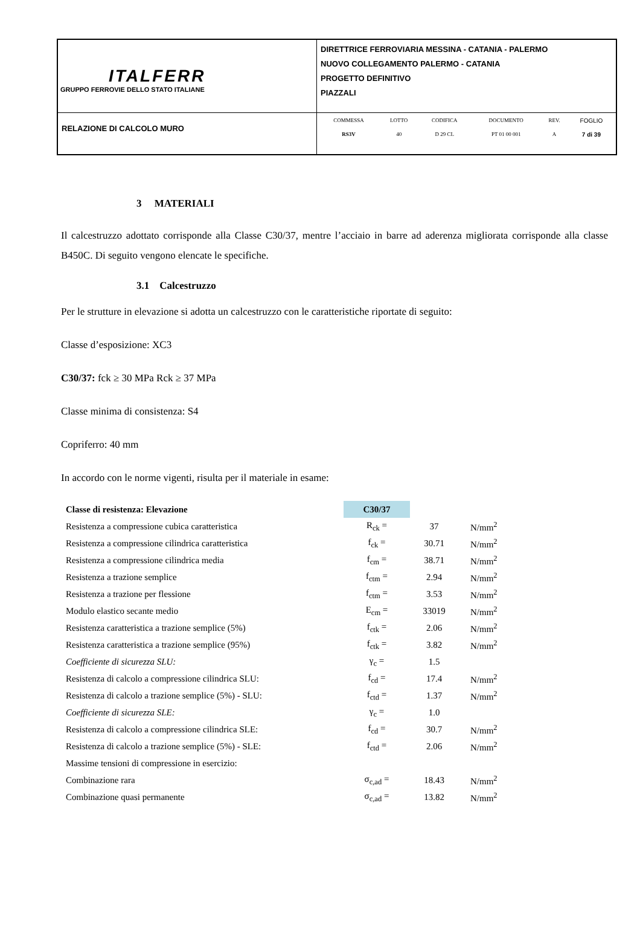| ITALFERR GRUPPO FERROVIE DELLO STATO ITALIANE | DIRETTRICE FERROVIARIA MESSINA - CATANIA - PALERMO NUOVO COLLEGAMENTO PALERMO - CATANIA PROGETTO DEFINITIVO PIAZZALI |
| RELAZIONE DI CALCOLO MURO | / COMMESSA / LOTTO / CODIFICA / DOCUMENTO / REV. / FOGLIO / / RS3V / 40 / D 29 CL / PT 01 00 001 / A / 7 di 39 / |
3 MATERIALI
Il calcestruzzo adottato corrisponde alla Classe C30/37, mentre l’acciaio in barre ad aderenza migliorata corrisponde alla classe B450C. Di seguito vengono elencate le specifiche.
3.1 Calcestruzzo
Per le strutture in elevazione si adotta un calcestruzzo con le caratteristiche riportate di seguito:
Classe d’esposizione: XC3
C30/37: fck ≥ 30 MPa Rck ≥ 37 MPa
Classe minima di consistenza: S4
Copriferro: 40 mm
In accordo con le norme vigenti, risulta per il materiale in esame:
| Classe di resistenza: Elevazione | C30/37 | | |
| Resistenza a compressione cubica caratteristica | R<sub>ck</sub> = | 37 | N/mm<sup>2</sup> |
| Resistenza a compressione cilindrica caratteristica | f<sub>ck</sub> = | 30.71 | N/mm<sup>2</sup> |
| Resistenza a compressione cilindrica media | f<sub>cm</sub> = | 38.71 | N/mm<sup>2</sup> |
| Resistenza a trazione semplice | f<sub>ctm</sub> = | 2.94 | N/mm<sup>2</sup> |
| Resistenza a trazione per flessione | f<sub>ctm</sub> = | 3.53 | N/mm<sup>2</sup> |
| Modulo elastico secante medio | E<sub>cm</sub> = | 33019 | N/mm<sup>2</sup> |
| Resistenza caratteristica a trazione semplice (5%) | f<sub>ctk</sub> = | 2.06 | N/mm<sup>2</sup> |
| Resistenza caratteristica a trazione semplice (95%) | f<sub>ctk</sub> = | 3.82 | N/mm<sup>2</sup> |
| Coefficiente di sicurezza SLU: | γ<sub>c</sub> = | 1.5 | |
| Resistenza di calcolo a compressione cilindrica SLU: | f<sub>cd</sub> = | 17.4 | N/mm<sup>2</sup> |
| Resistenza di calcolo a trazione semplice (5%) - SLU: | f<sub>ctd</sub> = | 1.37 | N/mm<sup>2</sup> |
| Coefficiente di sicurezza SLE: | γ<sub>c</sub> = | 1.0 | |
| Resistenza di calcolo a compressione cilindrica SLE: | f<sub>cd</sub> = | 30.7 | N/mm<sup>2</sup> |
| Resistenza di calcolo a trazione semplice (5%) - SLE: | f<sub>ctd</sub> = | 2.06 | N/mm<sup>2</sup> |
| Massime tensioni di compressione in esercizio: | | | |
| Combinazione rara | σ<sub>c,ad</sub> = | 18.43 | N/mm<sup>2</sup> |
| Combinazione quasi permanente | σ<sub>c,ad</sub> = | 13.82 | N/mm<sup>2</sup> |